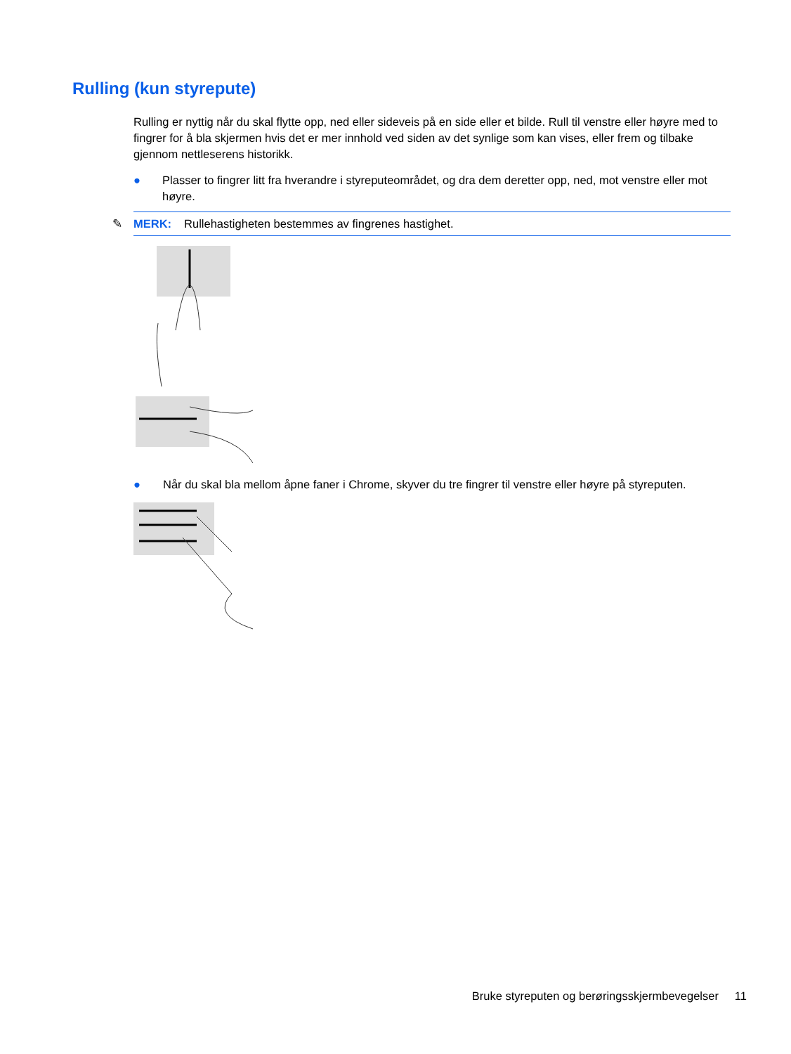Rulling (kun styrepute)
Rulling er nyttig når du skal flytte opp, ned eller sideveis på en side eller et bilde. Rull til venstre eller høyre med to fingrer for å bla skjermen hvis det er mer innhold ved siden av det synlige som kan vises, eller frem og tilbake gjennom nettleserens historikk.
● Plasser to fingrer litt fra hverandre i styreputeområdet, og dra dem deretter opp, ned, mot venstre eller mot høyre.
✎
MERK: Rullehastigheten bestemmes av fingrenes hastighet.
● Når du skal bla mellom åpne faner i Chrome, skyver du tre fingrer til venstre eller høyre på styreputen.
Bruke styreputen og berøringsskjermbevegelser 11